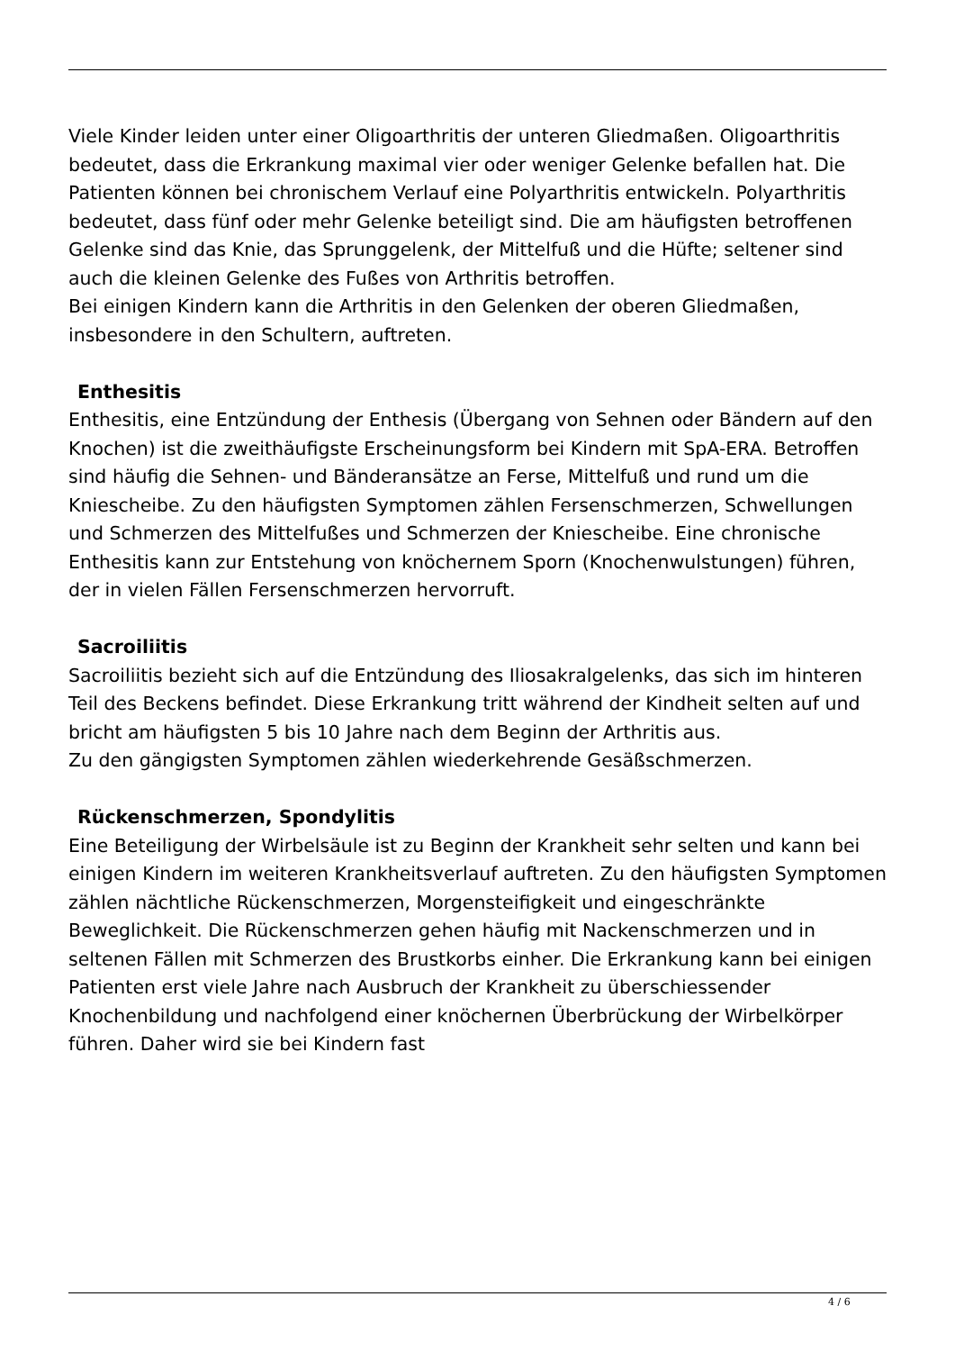Viele Kinder leiden unter einer Oligoarthritis der unteren Gliedmaßen. Oligoarthritis bedeutet, dass die Erkrankung maximal vier oder weniger Gelenke befallen hat. Die Patienten können bei chronischem Verlauf eine Polyarthritis entwickeln. Polyarthritis bedeutet, dass fünf oder mehr Gelenke beteiligt sind. Die am häufigsten betroffenen Gelenke sind das Knie, das Sprunggelenk, der Mittelfuß und die Hüfte; seltener sind auch die kleinen Gelenke des Fußes von Arthritis betroffen.
Bei einigen Kindern kann die Arthritis in den Gelenken der oberen Gliedmaßen, insbesondere in den Schultern, auftreten.
Enthesitis
Enthesitis, eine Entzündung der Enthesis (Übergang von Sehnen oder Bändern auf den Knochen) ist die zweithäufigste Erscheinungsform bei Kindern mit SpA-ERA. Betroffen sind häufig die Sehnen- und Bänderansätze an Ferse, Mittelfuß und rund um die Kniescheibe. Zu den häufigsten Symptomen zählen Fersenschmerzen, Schwellungen und Schmerzen des Mittelfußes und Schmerzen der Kniescheibe. Eine chronische Enthesitis kann zur Entstehung von knöchernem Sporn (Knochenwulstungen) führen, der in vielen Fällen Fersenschmerzen hervorruft.
Sacroiliitis
Sacroiliitis bezieht sich auf die Entzündung des Iliosakralgelenks, das sich im hinteren Teil des Beckens befindet. Diese Erkrankung tritt während der Kindheit selten auf und bricht am häufigsten 5 bis 10 Jahre nach dem Beginn der Arthritis aus.
Zu den gängigsten Symptomen zählen wiederkehrende Gesäßschmerzen.
Rückenschmerzen, Spondylitis
Eine Beteiligung der Wirbelsäule ist zu Beginn der Krankheit sehr selten und kann bei einigen Kindern im weiteren Krankheitsverlauf auftreten. Zu den häufigsten Symptomen zählen nächtliche Rückenschmerzen, Morgensteifigkeit und eingeschränkte Beweglichkeit. Die Rückenschmerzen gehen häufig mit Nackenschmerzen und in seltenen Fällen mit Schmerzen des Brustkorbs einher. Die Erkrankung kann bei einigen Patienten erst viele Jahre nach Ausbruch der Krankheit zu überschiessender Knochenbildung und nachfolgend einer knöchernen Überbrückung der Wirbelkörper führen. Daher wird sie bei Kindern fast
4 / 6